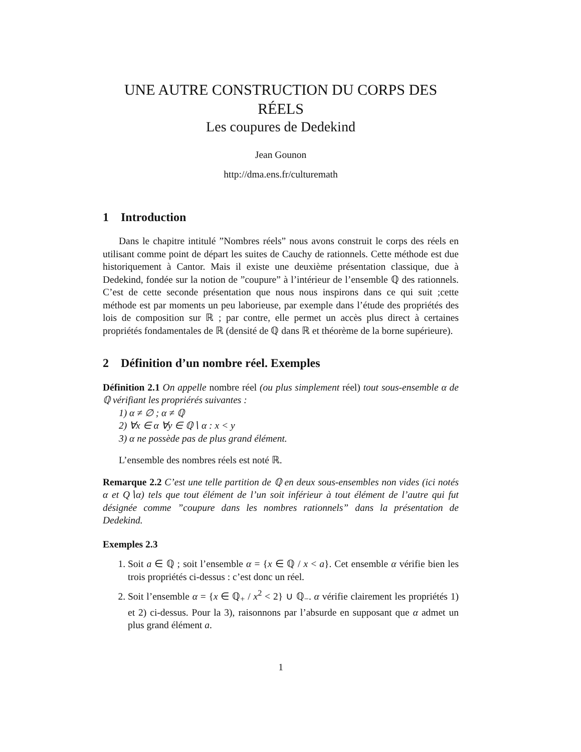UNE AUTRE CONSTRUCTION DU CORPS DES RÉELS
Les coupures de Dedekind
Jean Gounon
http://dma.ens.fr/culturemath
1 Introduction
Dans le chapitre intitulé ”Nombres réels” nous avons construit le corps des réels en utilisant comme point de départ les suites de Cauchy de rationnels. Cette méthode est due historiquement à Cantor. Mais il existe une deuxième présentation classique, due à Dedekind, fondée sur la notion de ”coupure” à l’intérieur de l’ensemble ℚ des rationnels. C’est de cette seconde présentation que nous nous inspirons dans ce qui suit ;cette méthode est par moments un peu laborieuse, par exemple dans l’étude des propriétés des lois de composition sur ℝ ; par contre, elle permet un accès plus direct à certaines propriétés fondamentales de ℝ (densité de ℚ dans ℝ et théorème de la borne supérieure).
2 Définition d’un nombre réel. Exemples
Définition 2.1 On appelle nombre réel (ou plus simplement réel) tout sous-ensemble α de ℚ vérifiant les propriérés suivantes :
1) α ≠ ∅ ; α ≠ ℚ
2) ∀x ∈ α ∀y ∈ ℚ∖ α : x < y
3) α ne possède pas de plus grand élément.
L’ensemble des nombres réels est noté ℝ.
Remarque 2.2 C’est une telle partition de ℚ en deux sous-ensembles non vides (ici notés α et Q∖α) tels que tout élément de l’un soit inférieur à tout élément de l’autre qui fut désignée comme ”coupure dans les nombres rationnels” dans la présentation de Dedekind.
Exemples 2.3
1. Soit a ∈ ℚ ; soit l’ensemble α = {x ∈ ℚ / x < a}. Cet ensemble α vérifie bien les trois propriétés ci-dessus : c’est donc un réel.
2. Soit l’ensemble α = {x ∈ ℚ<sub>+</sub> / x<sup>2</sup> < 2} ∪ ℚ<sub>−</sub>. α vérifie clairement les propriétés 1) et 2) ci-dessus. Pour la 3), raisonnons par l’absurde en supposant que α admet un plus grand élément a.
1